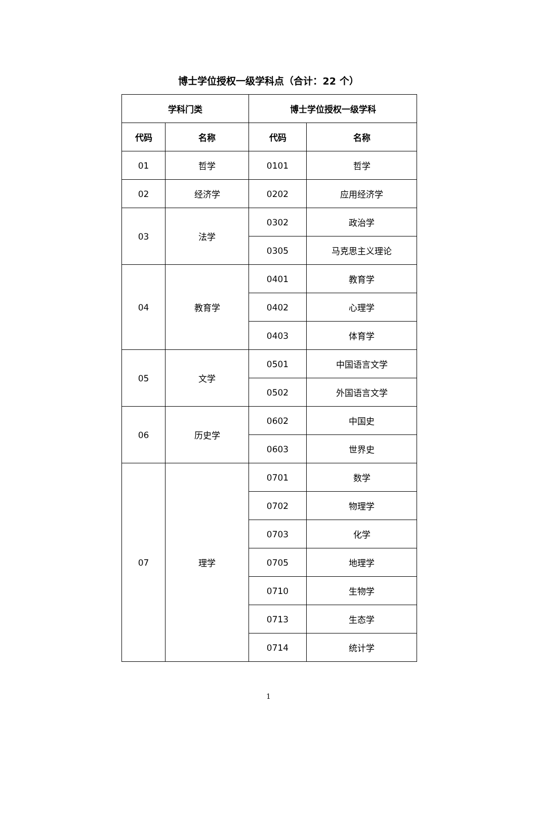博士学位授权一级学科点（合计：22 个）
| 学科门类 | | 博士学位授权一级学科 | |
| --- | --- | --- | --- |
| 代码 | 名称 | 代码 | 名称 |
| 01 | 哲学 | 0101 | 哲学 |
| 02 | 经济学 | 0202 | 应用经济学 |
| 03 | 法学 | 0302 | 政治学 |
| | | 0305 | 马克思主义理论 |
| 04 | 教育学 | 0401 | 教育学 |
| | | 0402 | 心理学 |
| | | 0403 | 体育学 |
| 05 | 文学 | 0501 | 中国语言文学 |
| | | 0502 | 外国语言文学 |
| 06 | 历史学 | 0602 | 中国史 |
| | | 0603 | 世界史 |
| 07 | 理学 | 0701 | 数学 |
| | | 0702 | 物理学 |
| | | 0703 | 化学 |
| | | 0705 | 地理学 |
| | | 0710 | 生物学 |
| | | 0713 | 生态学 |
| | | 0714 | 统计学 |
1